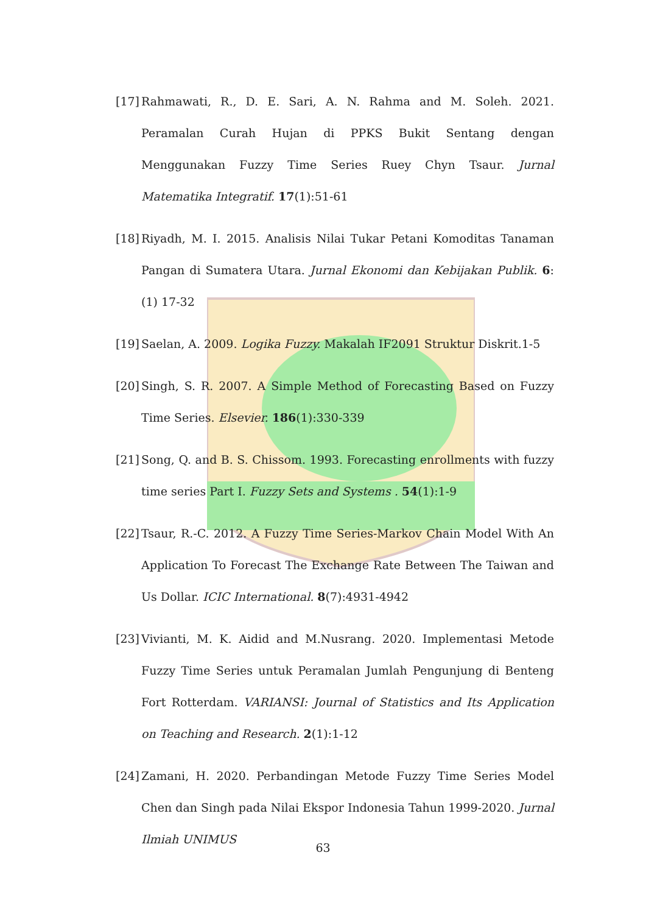[17] Rahmawati, R., D. E. Sari, A. N. Rahma and M. Soleh. 2021. Peramalan Curah Hujan di PPKS Bukit Sentang dengan Menggunakan Fuzzy Time Series Ruey Chyn Tsaur. Jurnal Matematika Integratif. 17(1):51-61
[18] Riyadh, M. I. 2015. Analisis Nilai Tukar Petani Komoditas Tanaman Pangan di Sumatera Utara. Jurnal Ekonomi dan Kebijakan Publik. 6:(1) 17-32
[19] Saelan, A. 2009. Logika Fuzzy. Makalah IF2091 Struktur Diskrit.1-5
[20] Singh, S. R. 2007. A Simple Method of Forecasting Based on Fuzzy Time Series. Elsevier. 186(1):330-339
[21] Song, Q. and B. S. Chissom. 1993. Forecasting enrollments with fuzzy time series Part I. Fuzzy Sets and Systems . 54(1):1-9
[22] Tsaur, R.-C. 2012. A Fuzzy Time Series-Markov Chain Model With An Application To Forecast The Exchange Rate Between The Taiwan and Us Dollar. ICIC International. 8(7):4931-4942
[23] Vivianti, M. K. Aidid and M.Nusrang. 2020. Implementasi Metode Fuzzy Time Series untuk Peramalan Jumlah Pengunjung di Benteng Fort Rotterdam. VARIANSI: Journal of Statistics and Its Application on Teaching and Research. 2(1):1-12
[24] Zamani, H. 2020. Perbandingan Metode Fuzzy Time Series Model Chen dan Singh pada Nilai Ekspor Indonesia Tahun 1999-2020. Jurnal Ilmiah UNIMUS
63